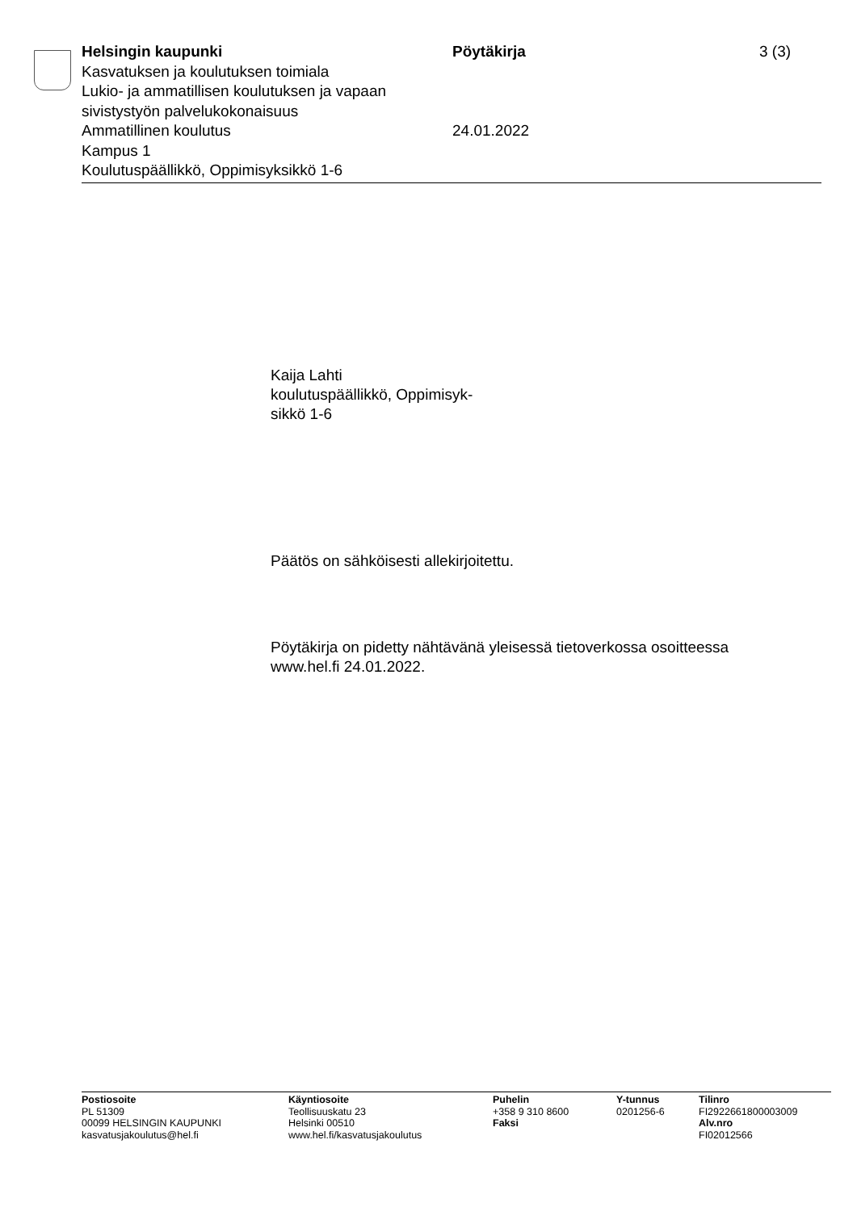Helsingin kaupunki
Kasvatuksen ja koulutuksen toimiala
Lukio- ja ammatillisen koulutuksen ja vapaan sivistystyön palvelukokonaisuus
Ammatillinen koulutus
Kampus 1
Koulutuspäällikkö, Oppimisyksikkö 1-6
Pöytäkirja
24.01.2022
3 (3)
Kaija Lahti
koulutuspäällikkö, Oppimisyk-
sikkö 1-6
Päätös on sähköisesti allekirjoitettu.
Pöytäkirja on pidetty nähtävänä yleisessä tietoverkossa osoitteessa
www.hel.fi 24.01.2022.
Postiosoite
PL 51309
00099 HELSINGIN KAUPUNKI
kasvatusjakoulutus@hel.fi
Käyntiosoite
Teollisuuskatu 23
Helsinki 00510
www.hel.fi/kasvatusjakoulutus
Puhelin
+358 9 310 8600
Faksi
Y-tunnus
0201256-6
Tilinro
FI2922661800003009
Alv.nro
FI02012566